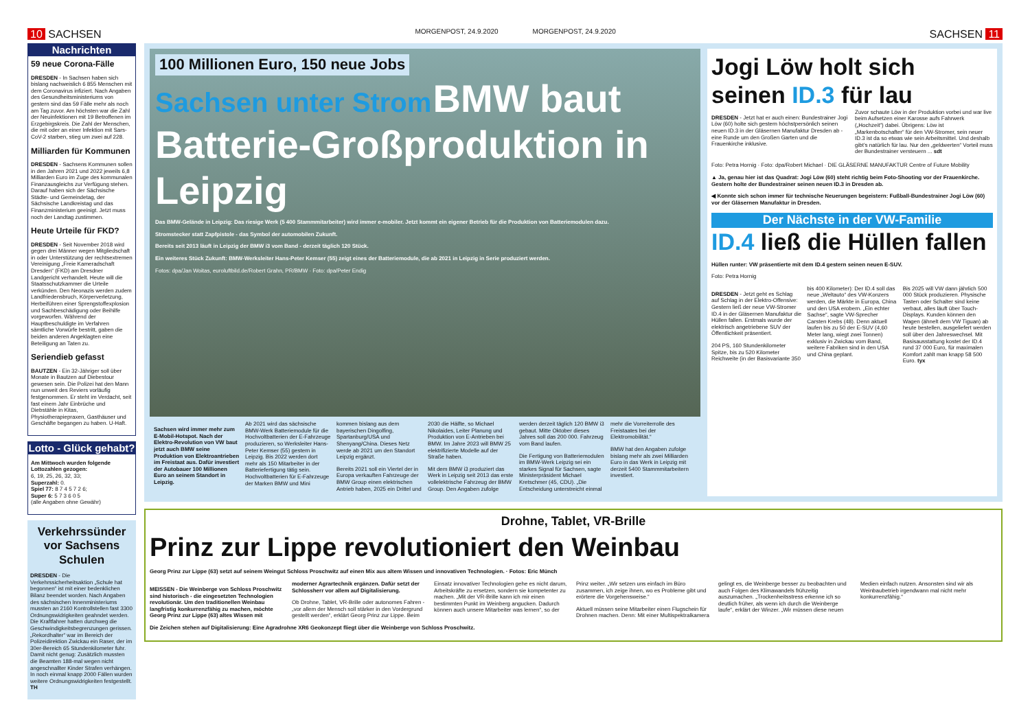10 SACHSEN
MORGENPOST, 24.9.2020 MORGENPOST, 24.9.2020
SACHSEN 11
Nachrichten
59 neue Corona-Fälle
DRESDEN - In Sachsen haben sich bislang nachweislich 6 855 Menschen mit dem Coronavirus infiziert. Nach Angaben des Gesundheitsministeriums von gestern sind das 59 Fälle mehr als noch am Tag zuvor. Am höchsten war die Zahl der Neuinfektionen mit 19 Betroffenen im Erzgebirgskreis. Die Zahl der Menschen, die mit oder an einer Infektion mit Sars-CoV-2 starben, stieg um zwei auf 228.
Milliarden für Kommunen
DRESDEN - Sachsens Kommunen sollen in den Jahren 2021 und 2022 jeweils 6,8 Milliarden Euro im Zuge des kommunalen Finanzausgleichs zur Verfügung stehen. Darauf haben sich der Sächsische Städte- und Gemeindetag, der Sächsische Landkreistag und das Finanzministerium geeinigt. Jetzt muss noch der Landtag zustimmen.
Heute Urteile für FKD?
DRESDEN - Seit November 2018 wird gegen drei Männer wegen Mitgliedschaft in oder Unterstützung der rechtsextremen Vereinigung „Freie Kameradschaft Dresden“ (FKD) am Dresdner Landgericht verhandelt. Heute will die Staatsschutzkammer die Urteile verkünden. Den Neonazis werden zudem Landfriedensbruch, Körperverletzung, Herbeiführen einer Sprengstoffexplosion und Sachbeschädigung oder Beihilfe vorgeworfen. Während der Hauptbeschuldigte im Verfahren sämtliche Vorwürfe bestritt, gaben die beiden anderen Angeklagten eine Beteiligung an Taten zu.
Seriendieb gefasst
BAUTZEN - Ein 32-Jähriger soll über Monate in Bautzen auf Diebestour gewesen sein. Die Polizei hat den Mann nun unweit des Reviers vorläufig festgenommen. Er steht im Verdacht, seit fast einem Jahr Einbrüche und Diebstähle in Kitas, Physiotherapiepraxen, Gasthäuser und Geschäfte begangen zu haben. U-Haft.
Lotto - Glück gehabt?
Am Mittwoch wurden folgende Lottozahlen gezogen:
6, 19, 25, 26, 32, 33;
Superzahl: 0.
Spiel 77: 8 7 4 5 7 2 6;
Super 6: 5 7 3 6 0 5
(alle Angaben ohne Gewähr)
Verkehrssünder vor Sachsens Schulen
DRESDEN - Die Verkehrssicherheitsaktion „Schule hat begonnen“ ist mit einer bedenklichen Bilanz beendet worden. Nach Angaben des sächsischen Innenministeriums mussten an 2160 Kontrollstellen fast 3300 Ordnungswidrigkeiten geahndet werden. Die Kraftfahrer hatten durchweg die Geschwindigkeitsbegrenzungen gerissen. „Rekordhalter“ war im Bereich der Polizeidirektion Zwickau ein Raser, der im 30er-Bereich 65 Stundenkilometer fuhr. Damit nicht genug: Zusätzlich mussten die Beamten 188-mal wegen nicht angeschnallter Kinder Strafen verhängen. In noch einmal knapp 2000 Fällen wurden weitere Ordnungswidrigkeiten festgestellt. TH
100 Millionen Euro, 150 neue Jobs
Sachsen unter Strom BMW baut
Batterie-Großproduktion in Leipzig
Das BMW-Gelände in Leipzig: Das riesige Werk (5 400 Stammmitarbeiter) wird immer e-mobiler. Jetzt kommt ein eigener Betrieb für die Produktion von Batteriemodulen dazu.
Stromstecker statt Zapfpistole - das Symbol der automobilen Zukunft.
Bereits seit 2013 läuft in Leipzig der BMW i3 vom Band - derzeit täglich 120 Stück.
Ein weiteres Stück Zukunft: BMW-Werksleiter Hans-Peter Kemser (55) zeigt eines der Batteriemodule, die ab 2021 in Leipzig in Serie produziert werden.
Fotos: dpa/Jan Woitas, euroluftbild.de/Robert Grahn, PR/BMW · Foto: dpa/Peter Endig
Sachsen wird immer mehr zum E-Mobil-Hotspot. Nach der Elektro-Revolution von VW baut jetzt auch BMW seine Produktion von Elektroantrieben im Freistaat aus. Dafür investiert der Autobauer 100 Millionen Euro an seinem Standort in Leipzig.
Ab 2021 wird das sächsische BMW-Werk Batteriemodule für die Hochvoltbatterien der E-Fahrzeuge produzieren, so Werksleiter Hans-Peter Kemser (55) gestern in Leipzig. Bis 2022 werden dort mehr als 150 Mitarbeiter in der Batteriefertigung tätig sein. Hochvoltbatterien für E-Fahrzeuge der Marken BMW und Mini kommen bislang aus dem bayerischen Dingolfing, Spartanburg/USA und Shenyang/China. Dieses Netz werde ab 2021 um den Standort Leipzig ergänzt.
Bereits 2021 soll ein Viertel der in Europa verkauften Fahrzeuge der BMW Group einen elektrischen Antrieb haben, 2025 ein Drittel und 2030 die Hälfte, so Michael Nikolaides, Leiter Planung und Produktion von E-Antrieben bei BMW. Im Jahre 2023 will BMW 25 elektrifizierte Modelle auf der Straße haben.
Mit dem BMW i3 produziert das Werk in Leipzig seit 2013 das erste vollelektrische Fahrzeug der BMW Group. Den Angaben zufolge werden derzeit täglich 120 BMW i3 gebaut. Mitte Oktober dieses Jahres soll das 200 000. Fahrzeug vom Band laufen.
Die Fertigung von Batteriemodulen im BMW-Werk Leipzig sei ein starkes Signal für Sachsen, sagte Ministerpräsident Michael Kretschmer (45, CDU). „Die Entscheidung unterstreicht einmal mehr die Vorreiterrolle des Freistaates bei der Elektromobilität.“
BMW hat den Angaben zufolge bislang mehr als zwei Milliarden Euro in das Werk in Leipzig mit derzeit 5400 Stammmitarbeitern investiert.
Jogi Löw holt sich seinen ID.3 für lau
DRESDEN - Jetzt hat er auch einen: Bundestrainer Jogi Löw (60) holte sich gestern höchstpersönlich seinen neuen ID.3 in der Gläsernen Manufaktur Dresden ab - eine Runde um den Großen Garten und die Frauenkirche inklusive.
Zuvor schaute Löw in der Produktion vorbei und war live beim Aufsetzen einer Karosse aufs Fahrwerk („Hochzeit“) dabei. Übrigens: Löw ist „Markenbotschafter“ für den VW-Stromer, sein neuer ID.3 ist da so etwas wie sein Arbeitsmittel. Und deshalb gibt’s natürlich für lau. Nur den „geldwerten“ Vorteil muss der Bundestrainer versteuern ... sdt
Foto: Petra Hornig · Foto: dpa/Robert Michael · DIE GLÄSERNE MANUFAKTUR Centre of Future Mobility
▲ Ja, genau hier ist das Quadrat: Jogi Löw (60) steht richtig beim Foto-Shooting vor der Frauenkirche. Gestern holte der Bundestrainer seinen neuen ID.3 in Dresden ab.
◀ Konnte sich schon immer für technische Neuerungen begeistern: Fußball-Bundestrainer Jogi Löw (60) vor der Gläsernen Manufaktur in Dresden.
Der Nächste in der VW-Familie
ID.4 ließ die Hüllen fallen
Hüllen runter: VW präsentierte mit dem ID.4 gestern seinen neuen E-SUV.
Foto: Petra Hornig
DRESDEN - Jetzt geht es Schlag auf Schlag in der Elektro-Offensive: Gestern ließ der neue VW-Stromer ID.4 in der Gläsernen Manufaktur die Hüllen fallen. Erstmals wurde der elektrisch angetriebene SUV der Öffentlichkeit präsentiert.
204 PS, 160 Stundenkilometer Spitze, bis zu 520 Kilometer Reichweite (in der Basisvariante 350 bis 400 Kilometer): Der ID.4 soll das neue „Weltauto“ des VW-Konzers werden, die Märkte in Europa, China und den USA erobern. „Ein echter Sachse“, sagte VW-Sprecher Carsten Krebs (48). Denn aktuell laufen bis zu 50 der E-SUV (4,60 Meter lang, wiegt zwei Tonnen) exklusiv in Zwickau vom Band, weitere Fabriken sind in den USA und China geplant.
Bis 2025 will VW dann jährlich 500 000 Stück produzieren. Physische Tasten oder Schalter sind keine verbaut, alles läuft über Touch-Displays. Kunden können den Wagen (ähnelt dem VW Tiguan) ab heute bestellen, ausgeliefert werden soll über den Jahreswechsel. Mit Basisausstattung kostet der ID.4 rund 37 000 Euro, für maximalen Komfort zahlt man knapp 58 500 Euro. tyx
Drohne, Tablet, VR-Brille
Prinz zur Lippe revolutioniert den Weinbau
Georg Prinz zur Lippe (63) setzt auf seinem Weingut Schloss Proschwitz auf einen Mix aus altem Wissen und innovativen Technologien. · Fotos: Eric Münch
MEISSEN - Die Weinberge von Schloss Proschwitz sind historisch - die eingesetzten Technologien revolutionär. Um den traditionellen Weinbau langfristig konkurrenzfähig zu machen, möchte Georg Prinz zur Lippe (63) altes Wissen mit moderner Agrartechnik ergänzen. Dafür setzt der Schlossherr vor allem auf Digitalisierung.
Ob Drohne, Tablet, VR-Brille oder autonomes Fahren - „vor allem der Mensch soll stärker in den Vordergrund gestellt werden“, erklärt Georg Prinz zur Lippe. Beim Einsatz innovativer Technologien gehe es nicht darum, Arbeitskräfte zu ersetzen, sondern sie kompetenter zu machen. „Mit der VR-Brille kann ich mir einen bestimmten Punkt im Weinberg angucken. Dadurch können auch unsere Mitarbeiter was lernen“, so der Prinz weiter. „Wir setzen uns einfach im Büro zusammen, ich zeige ihnen, wo es Probleme gibt und erörtere die Vorgehensweise.“
Aktuell müssen seine Mitarbeiter einen Flugschein für Drohnen machen. Denn: Mit einer Multispektralkamera gelingt es, die Weinberge besser zu beobachten und auch Folgen des Klimawandels frühzeitig auszumachen. „Trockenheitsstress erkenne ich so deutlich früher, als wenn ich durch die Weinberge laufe“, erklärt der Winzer. „Wir müssen diese neuen Medien einfach nutzen. Ansonsten sind wir als Weinbaubetrieb irgendwann mal nicht mehr konkurrenzfähig.“
Die Zeichen stehen auf Digitalisierung: Eine Agradrohne XR6 Geokonzept fliegt über die Weinberge von Schloss Proschwitz.